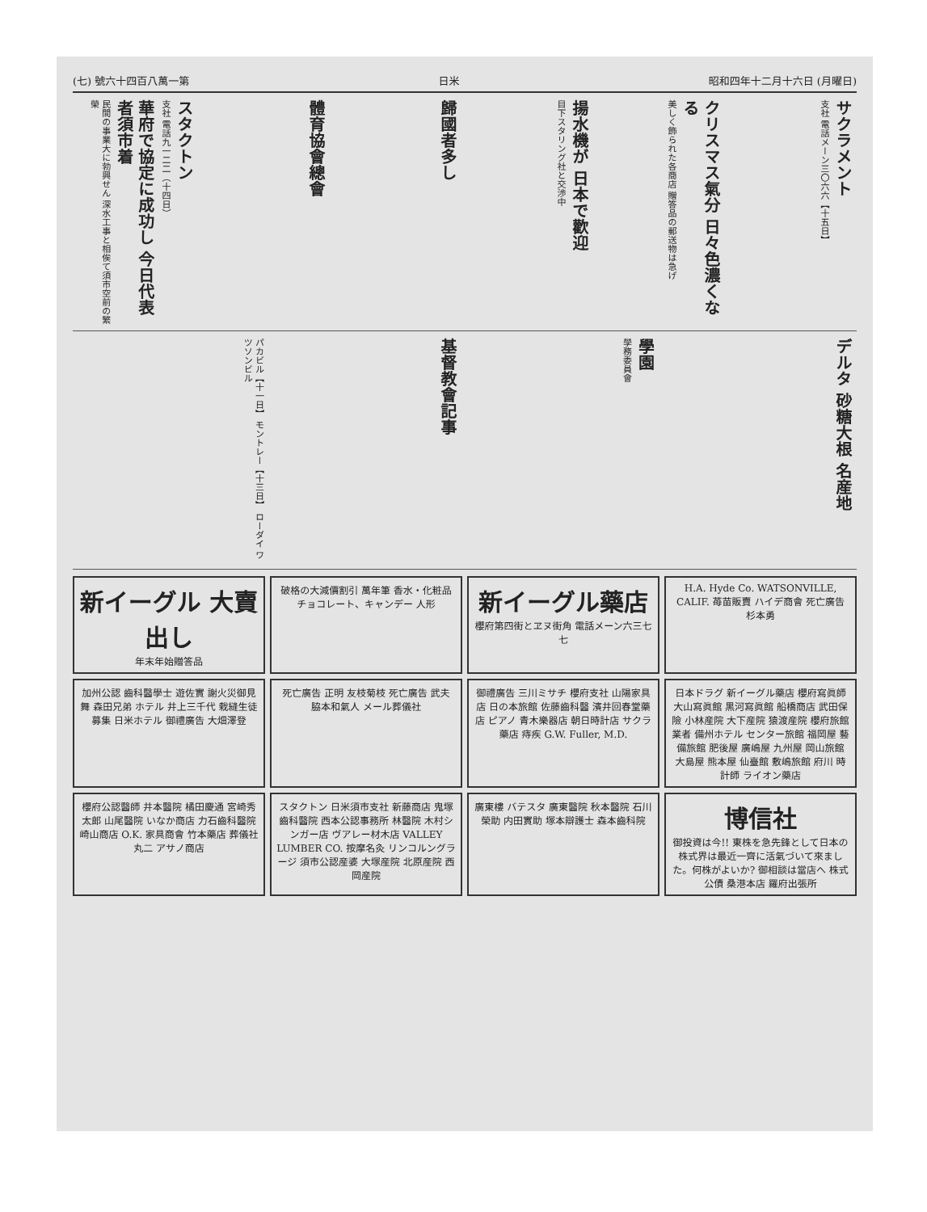(七) 號六十四百八萬一第 日米 昭和四年十二月十六日 (月曜日)
サクラメント
支社 電話メーン三〇六六【十五日】
クリスマス氣分 日々色濃くなる
美しく飾られた各商店 贈答品の郵送物は急げ
揚水機が 日本で歡迎
目下スタリング社と交渉中
歸國者多し
體育協會總會
スタクトン
支社 電話九一二二（十四日）
華府で協定に成功し 今日代表者須市着
民間の事業大に勃興せん 深水工事と相俟て須市空前の繁榮
デルタ 砂糖大根 名産地
學園
學務委員會
基督教會記事
パカビル【十一日】 モントレー【十三日】 ローダイ ワツソンビル
新イーグル 大賣出し
年末年始贈答品
破格の大減價割引 萬年筆 香水・化粧品 チョコレート、キャンデー 人形
新イーグル藥店
櫻府第四街とヱヌ街角 電話メーン六三七七
H.A. Hyde Co. WATSONVILLE, CALIF. 苺苗販賣 ハイデ商會 死亡廣告 杉本勇
加州公認 齒科醫學士 遊佐實 謝火災御見舞 森田兄弟 ホテル 井上三千代 栽縫生徒募集 日米ホテル 御禮廣告 大畑澤登
死亡廣告 正明 友枝菊枝 死亡廣告 武夫 脇本和氣人 メール葬儀社
御禮廣告 三川ミサチ 櫻府支社 山陽家具店 日の本旅館 佐藤齒科醫 濱井回春堂藥店 ピアノ 青木樂器店 朝日時計店 サクラ藥店 痔疾 G.W. Fuller, M.D.
日本ドラグ 新イーグル藥店 櫻府寫眞師 大山寫眞館 黒河寫眞館 船橋商店 武田保險 小林産院 大下産院 猿渡産院 櫻府旅館業者 備州ホテル センター旅館 福岡屋 藝備旅館 肥後屋 廣嶋屋 九州屋 岡山旅館 大島屋 熊本屋 仙臺館 敷嶋旅館 府川 時計師 ライオン藥店
櫻府公認醫師 井本醫院 橘田慶通 宮崎秀太郎 山尾醫院 いなか商店 力石齒科醫院 崎山商店 O.K. 家具商會 竹本藥店 葬儀社 丸二 アサノ商店
スタクトン 日米須市支社 新藤商店 鬼塚齒科醫院 西本公認事務所 林醫院 木村シンガー店 ヴアレー材木店 VALLEY LUMBER CO. 按摩名灸 リンコルングラージ 須市公認産婆 大塚産院 北原産院 西岡産院
廣東樓 バテスタ 廣東醫院 秋本醫院 石川榮助 内田實助 塚本辯護士 森本齒科院
博信社
御投資は今!! 東株を急先鋒として日本の株式界は最近一齊に活氣づいて來ました。何株がよいか? 御相談は當店へ 株式 公債 桑港本店 羅府出張所